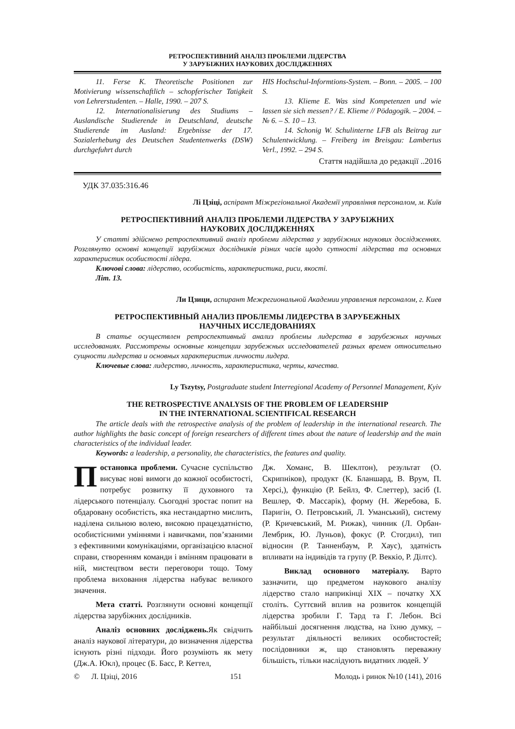РЕТРОСПЕКТИВНИЙ АНАЛІЗ ПРОБЛЕМИ ЛІДЕРСТВА
У ЗАРУБІЖНИХ НАУКОВИХ ДОСЛІДЖЕННЯХ
11. Ferse K. Theoretische Positionen zur Motivierung wissenschaftlich – schopferischer Tatigkeit von Lehrerstudenten. – Halle, 1990. – 207 S.
12. Internationalisierung des Studiums – Auslandische Studierende in Deutschland, deutsche Studierende im Ausland: Ergebnisse der 17. Sozialerhebung des Deutschen Studentenwerks (DSW) durchgefuhrt durch
HIS Hochschul-Informtions-System. – Bonn. – 2005. – 100 S.
13. Klieme E. Was sind Kompetenzen und wie lassen sie sich messen? / E. Klieme // Pödagogik. – 2004. – № 6. – S. 10 – 13.
14. Schonig W. Schulinterne LFB als Beitrag zur Schulentwicklung. – Freiberg im Breisgau: Lambertus Verl., 1992. – 294 S.
Стаття надійшла до редакції ..2016
УДК 37.035:316.46
Лі Цзіці, аспірант Міжрегіональної Академії управління персоналом, м. Київ
РЕТРОСПЕКТИВНИЙ АНАЛІЗ ПРОБЛЕМИ ЛІДЕРСТВА У ЗАРУБІЖНИХ
НАУКОВИХ ДОСЛІДЖЕННЯХ
У статті здійснено ретроспективний аналіз проблеми лідерства у зарубіжних наукових дослідженнях. Розглянуто основні концепції зарубіжних дослідників різних часів щодо сутності лідерства та основних характеристик особистості лідера.
Ключові слова: лідерство, особистість, характеристика, риси, якості.
Літ. 13.
Ли Цзици, аспирант Межрегиональной Академии управления персоналом, г. Киев
РЕТРОСПЕКТИВНЫЙ АНАЛИЗ ПРОБЛЕМЫ ЛИДЕРСТВА В ЗАРУБЕЖНЫХ
НАУЧНЫХ ИССЛЕДОВАНИЯХ
В статье осуществлен ретроспективный анализ проблемы лидерства в зарубежных научных исследованиях. Рассмотрены основные концепции зарубежных исследователей разных времен относительно сущности лидерства и основных характеристик личности лидера.
Ключевые слова: лидерство, личность, характеристика, черты, качества.
Ly Tszytsy, Postgraduate student Interregional Academy of Personnel Management, Kyiv
THE RETROSPECTIVE ANALYSIS OF THE PROBLEM OF LEADERSHIP
IN THE INTERNATIONAL SCIENTIFICAL RESEARCH
The article deals with the retrospective analysis of the problem of leadership in the international research. The author highlights the basic concept of foreign researchers of different times about the nature of leadership and the main characteristics of the individual leader.
Keywords: a leadership, a personality, the characteristics, the features and quality.
Постановка проблеми. Сучасне суспільство висуває нові вимоги до кожної особистості, потребує розвитку її духовного та лідерського потенціалу. Сьогодні зростає попит на обдаровану особистість, яка нестандартно мислить, наділена сильною волею, високою працездатністю, особистісними уміннями і навичками, пов’язаними з ефективними комунікаціями, організацією власної справи, створенням команди і вмінням працювати в ній, мистецтвом вести переговори тощо. Тому проблема виховання лідерства набуває великого значення.
Мета статті. Розглянути основні концепції лідерства зарубіжних дослідників.
Аналіз основних досліджень. Як свідчить аналіз наукової літератури, до визначення лідерства існують різні підходи. Його розуміють як мету (Дж.А. Юкл), процес (Б. Басс, Р. Кеттел,
Дж. Хоманс, В. Шеклтон), результат (О. Скрипніков), продукт (К. Бланшард, В. Врум, П. Херсі,), функцію (Р. Бейлз, Ф. Слеттер), засіб (І. Вешлер, Ф. Массарік), форму (Н. Жеребова, Б. Паригін, О. Петровський, Л. Уманський), систему (Р. Кричевський, М. Рижак), чинник (Л. Орбан-Лембрик, Ю. Луньов), фокус (Р. Стогдил), тип відносин (Р. Танненбаум, Р. Хаус), здатність впливати на індивідів та групу (Р. Веккіо, Р. Ділтс).
Виклад основного матеріалу. Варто зазначити, що предметом наукового аналізу лідерство стало наприкінці XIX – початку XX століть. Суттєвий вплив на розвиток концепцій лідерства зробили Г. Тард та Г. Лебон. Всі найбільші досягнення людства, на їхню думку, – результат діяльності великих особистостей; послідовники ж, що становлять переважну більшість, тільки наслідують видатних людей. У
© Л. Цзіці, 2016 151 Молодь і ринок №10 (141), 2016